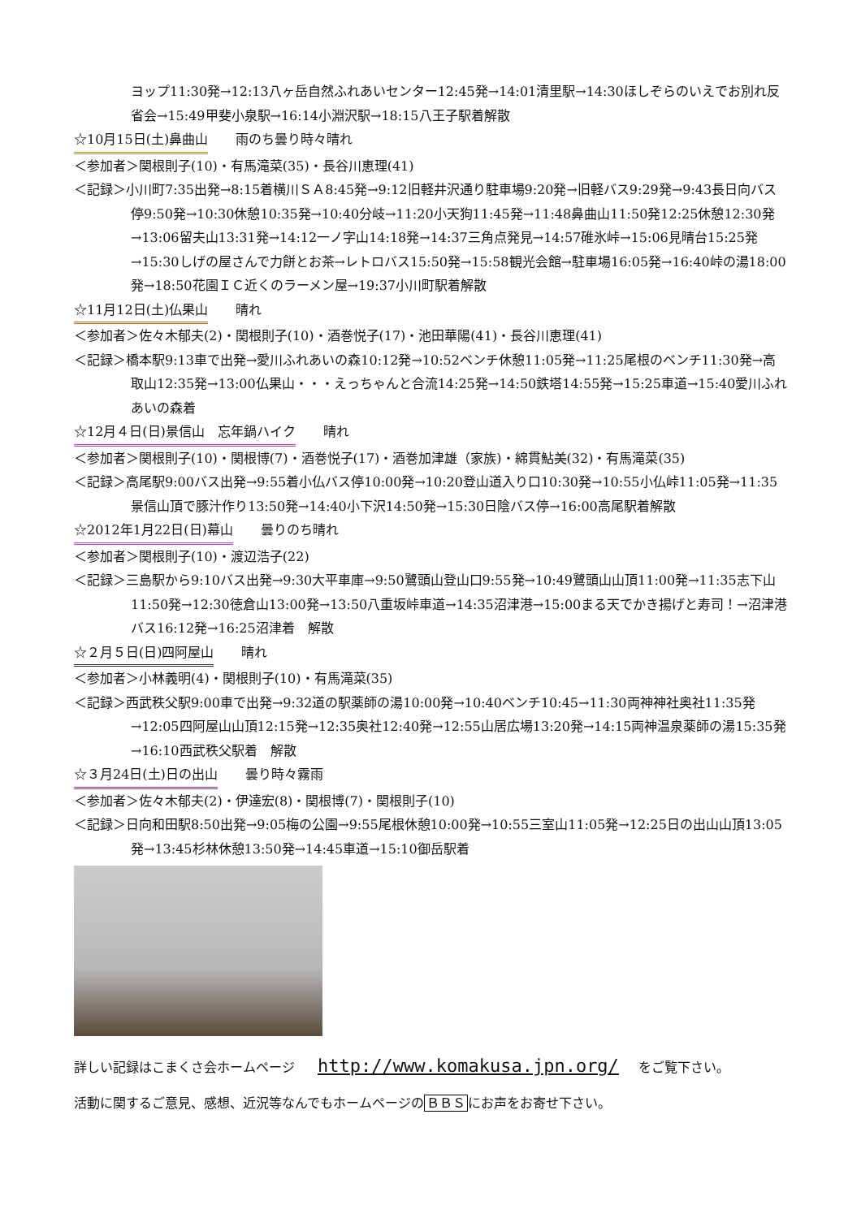ヨップ11:30発→12:13八ヶ岳自然ふれあいセンター12:45発→14:01清里駅→14:30ほしぞらのいえでお別れ反省会→15:49甲斐小泉駅→16:14小淵沢駅→18:15八王子駅着解散
☆10月15日(土)鼻曲山 雨のち曇り時々晴れ
＜参加者＞関根則子(10)・有馬滝菜(35)・長谷川恵理(41)
＜記録＞小川町7:35出発→8:15着横川ＳＡ8:45発→9:12旧軽井沢通り駐車場9:20発→旧軽バス9:29発→9:43長日向バス停9:50発→10:30休憩10:35発→10:40分岐→11:20小天狗11:45発→11:48鼻曲山11:50発12:25休憩12:30発→13:06留夫山13:31発→14:12一ノ字山14:18発→14:37三角点発見→14:57碓氷峠→15:06見晴台15:25発→15:30しげの屋さんで力餅とお茶→レトロバス15:50発→15:58観光会館→駐車場16:05発→16:40峠の湯18:00発→18:50花園ＩＣ近くのラーメン屋→19:37小川町駅着解散
☆11月12日(土)仏果山 晴れ
＜参加者＞佐々木郁夫(2)・関根則子(10)・酒巻悦子(17)・池田華陽(41)・長谷川恵理(41)
＜記録＞橋本駅9:13車で出発→愛川ふれあいの森10:12発→10:52ベンチ休憩11:05発→11:25尾根のベンチ11:30発→高取山12:35発→13:00仏果山・・・えっちゃんと合流14:25発→14:50鉄塔14:55発→15:25車道→15:40愛川ふれあいの森着
☆12月４日(日)景信山　忘年鍋ハイク 晴れ
＜参加者＞関根則子(10)・関根博(7)・酒巻悦子(17)・酒巻加津雄（家族)・綿貫鮎美(32)・有馬滝菜(35)
＜記録＞高尾駅9:00バス出発→9:55着小仏バス停10:00発→10:20登山道入り口10:30発→10:55小仏峠11:05発→11:35景信山頂で豚汁作り13:50発→14:40小下沢14:50発→15:30日陰バス停→16:00高尾駅着解散
☆2012年1月22日(日)幕山 曇りのち晴れ
＜参加者＞関根則子(10)・渡辺浩子(22)
＜記録＞三島駅から9:10バス出発→9:30大平車庫→9:50鷺頭山登山口9:55発→10:49鷺頭山山頂11:00発→11:35志下山11:50発→12:30徳倉山13:00発→13:50八重坂峠車道→14:35沼津港→15:00まる天でかき揚げと寿司！→沼津港バス16:12発→16:25沼津着　解散
☆２月５日(日)四阿屋山 晴れ
＜参加者＞小林義明(4)・関根則子(10)・有馬滝菜(35)
＜記録＞西武秩父駅9:00車で出発→9:32道の駅薬師の湯10:00発→10:40ベンチ10:45→11:30両神神社奥社11:35発→12:05四阿屋山山頂12:15発→12:35奥社12:40発→12:55山居広場13:20発→14:15両神温泉薬師の湯15:35発→16:10西武秩父駅着　解散
☆３月24日(土)日の出山 曇り時々霧雨
＜参加者＞佐々木郁夫(2)・伊達宏(8)・関根博(7)・関根則子(10)
＜記録＞日向和田駅8:50出発→9:05梅の公園→9:55尾根休憩10:00発→10:55三室山11:05発→12:25日の出山山頂13:05発→13:45杉林休憩13:50発→14:45車道→15:10御岳駅着
詳しい記録はこまくさ会ホームページ http://www.komakusa.jpn.org/ をご覧下さい。
活動に関するご意見、感想、近況等なんでもホームページのＢＢＳにお声をお寄せ下さい。